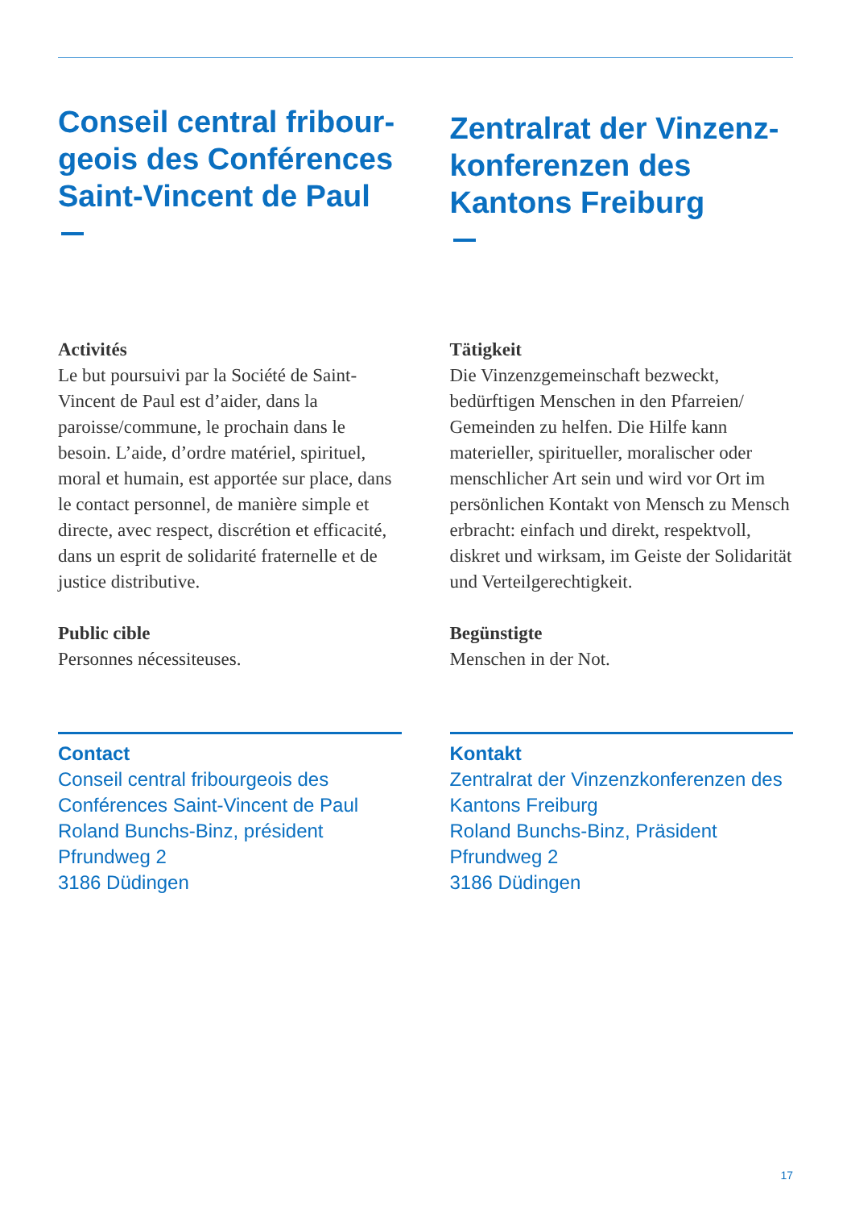Conseil central fribour-
geois des Conférences
Saint-Vincent de Paul
Activités
Le but poursuivi par la Société de Saint-Vincent de Paul est d’aider, dans la paroisse/commune, le prochain dans le besoin. L’aide, d’ordre matériel, spirituel, moral et humain, est apportée sur place, dans le contact personnel, de manière simple et directe, avec respect, discrétion et efficacité, dans un esprit de solidarité fraternelle et de justice distributive.
Public cible
Personnes nécessiteuses.
Contact
Conseil central fribourgeois des Conférences Saint-Vincent de Paul
Roland Bunchs-Binz, président
Pfrundweg 2
3186 Düdingen
Zentralrat der Vinzenz-
konferenzen des
Kantons Freiburg
Tätigkeit
Die Vinzenzgemeinschaft bezweckt, bedürftigen Menschen in den Pfarreien/ Gemeinden zu helfen. Die Hilfe kann materieller, spiritueller, moralischer oder menschlicher Art sein und wird vor Ort im persönlichen Kontakt von Mensch zu Mensch erbracht: einfach und direkt, respektvoll, diskret und wirksam, im Geiste der Solidarität und Verteilgerechtigkeit.
Begünstigte
Menschen in der Not.
Kontakt
Zentralrat der Vinzenzkonferenzen des Kantons Freiburg
Roland Bunchs-Binz, Präsident
Pfrundweg 2
3186 Düdingen
17